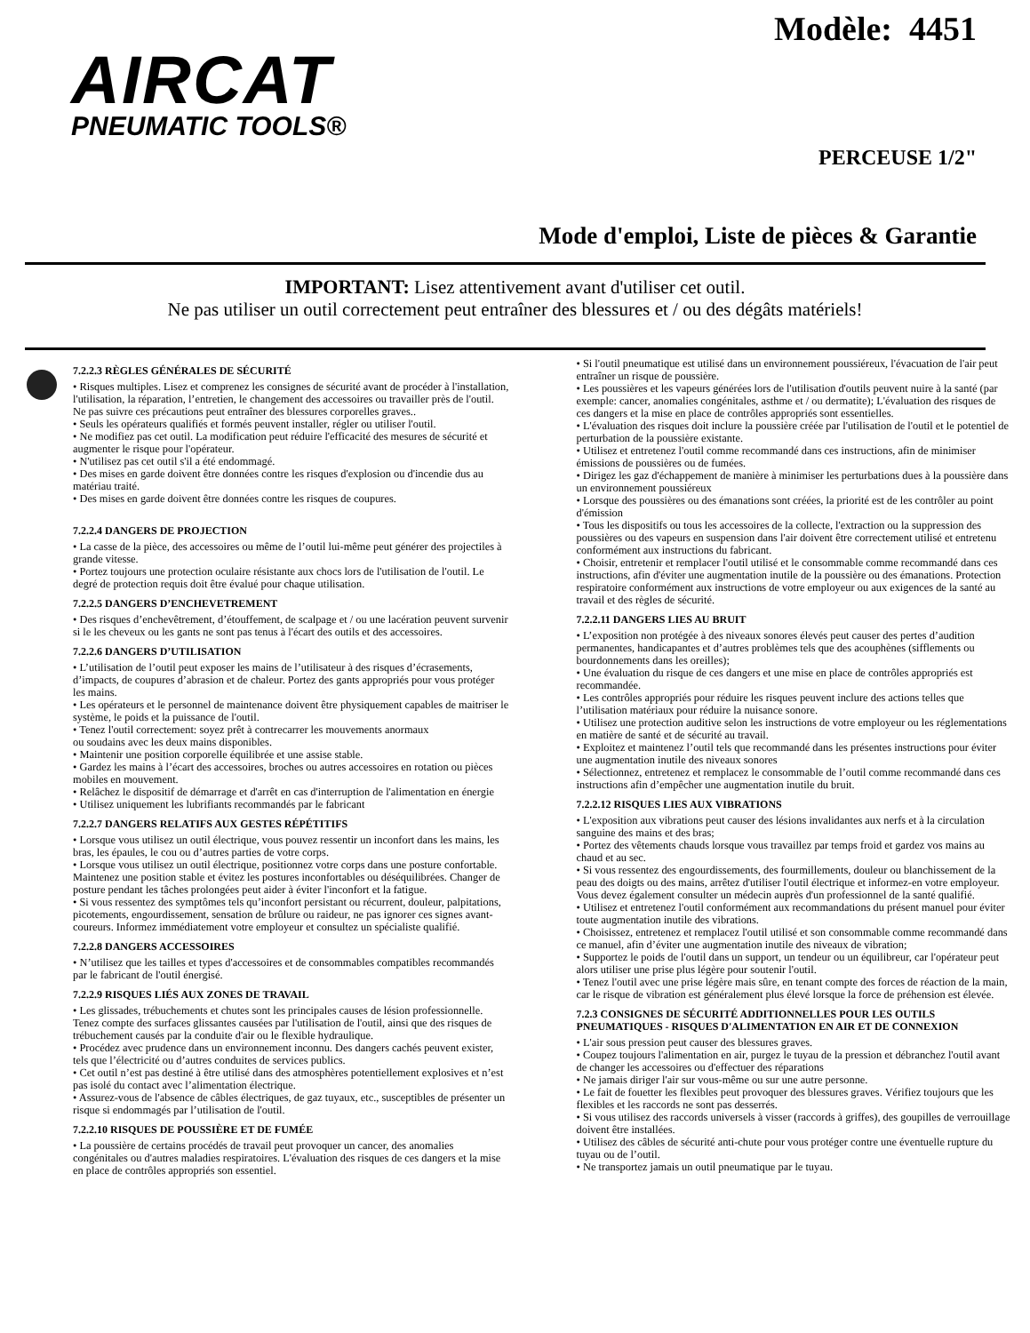AIRCAT
PNEUMATIC TOOLS®
Modèle: 4451
PERCEUSE 1/2"
Mode d'emploi, Liste de pièces & Garantie
IMPORTANT: Lisez attentivement avant d'utiliser cet outil.
Ne pas utiliser un outil correctement peut entraîner des blessures et / ou des dégâts matériels!
7.2.2.3 RÈGLES GÉNÉRALES DE SÉCURITÉ
• Risques multiples. Lisez et comprenez les consignes de sécurité avant de procéder à l'installation, l'utilisation, la réparation, l’entretien, le changement des accessoires ou travailler près de l'outil. Ne pas suivre ces précautions peut entraîner des blessures corporelles graves..
• Seuls les opérateurs qualifiés et formés peuvent installer, régler ou utiliser l'outil.
• Ne modifiez pas cet outil. La modification peut réduire l'efficacité des mesures de sécurité et augmenter le risque pour l'opérateur.
• N'utilisez pas cet outil s'il a été endommagé.
• Des mises en garde doivent être données contre les risques d'explosion ou d'incendie dus au matériau traité.
• Des mises en garde doivent être données contre les risques de coupures.
7.2.2.4 DANGERS DE PROJECTION
• La casse de la pièce, des accessoires ou même de l’outil lui-même peut générer des projectiles à grande vitesse.
• Portez toujours une protection oculaire résistante aux chocs lors de l'utilisation de l'outil. Le degré de protection requis doit être évalué pour chaque utilisation.
7.2.2.5 DANGERS D’ENCHEVETREMENT
• Des risques d’enchevêtrement, d’étouffement, de scalpage et / ou une lacération peuvent survenir si le les cheveux ou les gants ne sont pas tenus à l'écart des outils et des accessoires.
7.2.2.6 DANGERS D’UTILISATION
• L’utilisation de l’outil peut exposer les mains de l’utilisateur à des risques d’écrasements, d’impacts, de coupures d’abrasion et de chaleur. Portez des gants appropriés pour vous protéger les mains.
• Les opérateurs et le personnel de maintenance doivent être physiquement capables de maitriser le système, le poids et la puissance de l'outil.
• Tenez l'outil correctement: soyez prêt à contrecarrer les mouvements anormaux
ou soudains avec les deux mains disponibles.
• Maintenir une position corporelle équilibrée et une assise stable.
• Gardez les mains à l’écart des accessoires, broches ou autres accessoires en rotation ou pièces mobiles en mouvement.
• Relâchez le dispositif de démarrage et d'arrêt en cas d'interruption de l'alimentation en énergie
• Utilisez uniquement les lubrifiants recommandés par le fabricant
7.2.2.7 DANGERS RELATIFS AUX GESTES RÉPÉTITIFS
• Lorsque vous utilisez un outil électrique, vous pouvez ressentir un inconfort dans les mains, les bras, les épaules, le cou ou d’autres parties de votre corps.
• Lorsque vous utilisez un outil électrique, positionnez votre corps dans une posture confortable. Maintenez une position stable et évitez les postures inconfortables ou déséquilibrées. Changer de posture pendant les tâches prolongées peut aider à éviter l'inconfort et la fatigue.
• Si vous ressentez des symptômes tels qu’inconfort persistant ou récurrent, douleur, palpitations, picotements, engourdissement, sensation de brûlure ou raideur, ne pas ignorer ces signes avant-coureurs. Informez immédiatement votre employeur et consultez un spécialiste qualifié.
7.2.2.8 DANGERS ACCESSOIRES
• N’utilisez que les tailles et types d'accessoires et de consommables compatibles recommandés par le fabricant de l'outil énergisé.
7.2.2.9 RISQUES LIÉS AUX ZONES DE TRAVAIL
• Les glissades, trébuchements et chutes sont les principales causes de lésion professionnelle. Tenez compte des surfaces glissantes causées par l'utilisation de l'outil, ainsi que des risques de trébuchement causés par la conduite d'air ou le flexible hydraulique.
• Procédez avec prudence dans un environnement inconnu. Des dangers cachés peuvent exister, tels que l’électricité ou d’autres conduites de services publics.
• Cet outil n’est pas destiné à être utilisé dans des atmosphères potentiellement explosives et n’est pas isolé du contact avec l’alimentation électrique.
• Assurez-vous de l'absence de câbles électriques, de gaz tuyaux, etc., susceptibles de présenter un risque si endommagés par l’utilisation de l'outil.
7.2.2.10 RISQUES DE POUSSIÈRE ET DE FUMÉE
• La poussière de certains procédés de travail peut provoquer un cancer, des anomalies congénitales ou d'autres maladies respiratoires. L'évaluation des risques de ces dangers et la mise en place de contrôles appropriés son essentiel.
• Si l'outil pneumatique est utilisé dans un environnement poussiéreux, l'évacuation de l'air peut entraîner un risque de poussière.
• Les poussières et les vapeurs générées lors de l'utilisation d'outils peuvent nuire à la santé (par exemple: cancer, anomalies congénitales, asthme et / ou dermatite); L'évaluation des risques de ces dangers et la mise en place de contrôles appropriés sont essentielles.
• L'évaluation des risques doit inclure la poussière créée par l'utilisation de l'outil et le potentiel de perturbation de la poussière existante.
• Utilisez et entretenez l'outil comme recommandé dans ces instructions, afin de minimiser émissions de poussières ou de fumées.
• Dirigez les gaz d'échappement de manière à minimiser les perturbations dues à la poussière dans un environnement poussiéreux
• Lorsque des poussières ou des émanations sont créées, la priorité est de les contrôler au point d'émission
• Tous les dispositifs ou tous les accessoires de la collecte, l'extraction ou la suppression des poussières ou des vapeurs en suspension dans l'air doivent être correctement utilisé et entretenu conformément aux instructions du fabricant.
• Choisir, entretenir et remplacer l'outil utilisé et le consommable comme recommandé dans ces instructions, afin d'éviter une augmentation inutile de la poussière ou des émanations. Protection respiratoire conformément aux instructions de votre employeur ou aux exigences de la santé au travail et des règles de sécurité.
7.2.2.11 DANGERS LIES AU BRUIT
• L’exposition non protégée à des niveaux sonores élevés peut causer des pertes d’audition permanentes, handicapantes et d’autres problèmes tels que des acouphènes (sifflements ou bourdonnements dans les oreilles);
• Une évaluation du risque de ces dangers et une mise en place de contrôles appropriés est recommandée.
• Les contrôles appropriés pour réduire les risques peuvent inclure des actions telles que l’utilisation matériaux pour réduire la nuisance sonore.
• Utilisez une protection auditive selon les instructions de votre employeur ou les réglementations en matière de santé et de sécurité au travail.
• Exploitez et maintenez l’outil tels que recommandé dans les présentes instructions pour éviter une augmentation inutile des niveaux sonores
• Sélectionnez, entretenez et remplacez le consommable de l’outil comme recommandé dans ces instructions afin d’empêcher une augmentation inutile du bruit.
7.2.2.12 RISQUES LIES AUX VIBRATIONS
• L'exposition aux vibrations peut causer des lésions invalidantes aux nerfs et à la circulation sanguine des mains et des bras;
• Portez des vêtements chauds lorsque vous travaillez par temps froid et gardez vos mains au chaud et au sec.
• Si vous ressentez des engourdissements, des fourmillements, douleur ou blanchissement de la peau des doigts ou des mains, arrêtez d'utiliser l'outil électrique et informez-en votre employeur. Vous devez également consulter un médecin auprès d'un professionnel de la santé qualifié.
• Utilisez et entretenez l'outil conformément aux recommandations du présent manuel pour éviter toute augmentation inutile des vibrations.
• Choisissez, entretenez et remplacez l'outil utilisé et son consommable comme recommandé dans ce manuel, afin d’éviter une augmentation inutile des niveaux de vibration;
• Supportez le poids de l'outil dans un support, un tendeur ou un équilibreur, car l'opérateur peut alors utiliser une prise plus légère pour soutenir l'outil.
• Tenez l'outil avec une prise légère mais sûre, en tenant compte des forces de réaction de la main, car le risque de vibration est généralement plus élevé lorsque la force de préhension est élevée.
7.2.3 CONSIGNES DE SÉCURITÉ ADDITIONNELLES POUR LES OUTILS PNEUMATIQUES - RISQUES D'ALIMENTATION EN AIR ET DE CONNEXION
• L'air sous pression peut causer des blessures graves.
• Coupez toujours l'alimentation en air, purgez le tuyau de la pression et débranchez l'outil avant de changer les accessoires ou d'effectuer des réparations
• Ne jamais diriger l'air sur vous-même ou sur une autre personne.
• Le fait de fouetter les flexibles peut provoquer des blessures graves. Vérifiez toujours que les flexibles et les raccords ne sont pas desserrés.
• Si vous utilisez des raccords universels à visser (raccords à griffes), des goupilles de verrouillage doivent être installées.
• Utilisez des câbles de sécurité anti-chute pour vous protéger contre une éventuelle rupture du tuyau ou de l’outil.
• Ne transportez jamais un outil pneumatique par le tuyau.